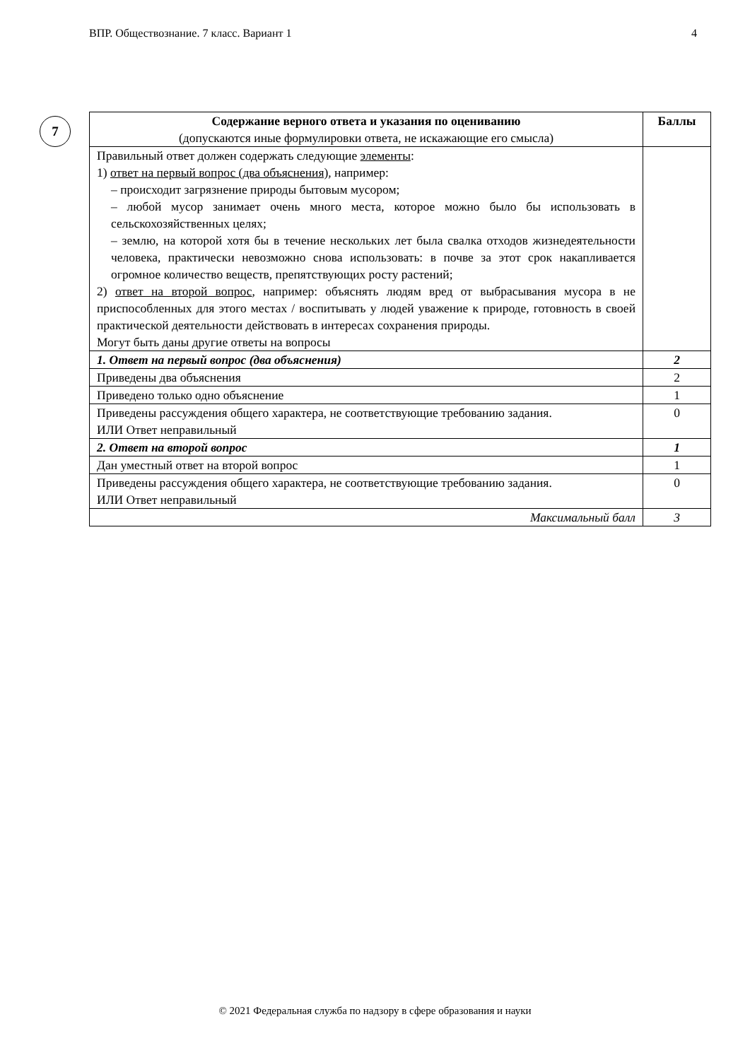ВПР. Обществознание. 7 класс. Вариант 1 4
7
| Содержание верного ответа и указания по оцениванию (допускаются иные формулировки ответа, не искажающие его смысла) | Баллы |
| --- | --- |
| Правильный ответ должен содержать следующие элементы : 1) ответ на первый вопрос (два объяснения) , например: – происходит загрязнение природы бытовым мусором; – любой мусор занимает очень много места, которое можно было бы использовать в сельскохозяйственных целях; – землю, на которой хотя бы в течение нескольких лет была свалка отходов жизнедеятельности человека, практически невозможно снова использовать: в почве за этот срок накапливается огромное количество веществ, препятствующих росту растений; 2) ответ на второй вопрос , например: объяснять людям вред от выбрасывания мусора в не приспособленных для этого местах / воспитывать у людей уважение к природе, готовность в своей практической деятельности действовать в интересах сохранения природы. Могут быть даны другие ответы на вопросы | |
| 1. Ответ на первый вопрос (два объяснения) | 2 |
| Приведены два объяснения | 2 |
| Приведено только одно объяснение | 1 |
| Приведены рассуждения общего характера, не соответствующие требованию задания. ИЛИ Ответ неправильный | 0 |
| 2. Ответ на второй вопрос | 1 |
| Дан уместный ответ на второй вопрос | 1 |
| Приведены рассуждения общего характера, не соответствующие требованию задания. ИЛИ Ответ неправильный | 0 |
| Максимальный балл | 3 |
© 2021 Федеральная служба по надзору в сфере образования и науки